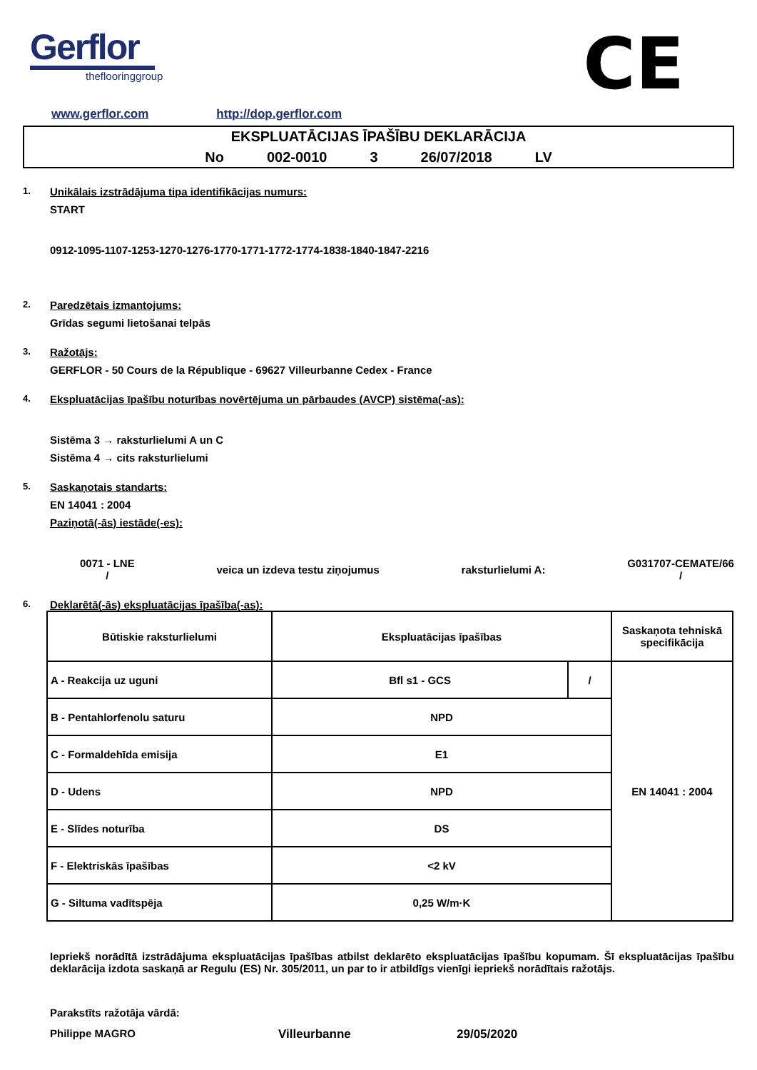Gerflor
theflooringgroup
CE
www.gerflor.com http://dop.gerflor.com
EKSPLUATĀCIJAS ĪPAŠĪBU DEKLARĀCIJA
No 002-0010 3 26/07/2018 LV
1. Unikālais izstrādājuma tipa identifikācijas numurs:
START
0912-1095-1107-1253-1270-1276-1770-1771-1772-1774-1838-1840-1847-2216
2. Paredzētais izmantojums:
Grīdas segumi lietošanai telpās
3. Ražotājs:
GERFLOR - 50 Cours de la République - 69627 Villeurbanne Cedex - France
4. Ekspluatācijas īpašību noturības novērtējuma un pārbaudes (AVCP) sistēma(-as):
Sistēma 3 → raksturlielumi A un C
Sistēma 4 → cits raksturlielumi
5. Saskaņotais standarts:
EN 14041 : 2004
Paziņotā(-ās) iestāde(-es):
0071 - LNE
/
veica un izdeva testu ziņojumus
raksturlielumi A:
G031707-CEMATE/66
/
6. Deklarētā(-ās) ekspluatācijas īpašība(-as):
| Būtiskie raksturlielumi | Ekspluatācijas īpašības | | Saskaņota tehniskā specifikācija |
| A - Reakcija uz uguni | Bfl s1 - GCS | / | EN 14041 : 2004 |
| B - Pentahlorfenolu saturu | NPD | | |
| C - Formaldehīda emisija | E1 | | |
| D - Udens | NPD | | |
| E - Slīdes noturība | DS | | |
| F - Elektriskās īpašības | <2 kV | | |
| G - Siltuma vadītspēja | 0,25 W/m·K | | |
Iepriekš norādītā izstrādājuma ekspluatācijas īpašības atbilst deklarēto ekspluatācijas īpašību kopumam. Šī ekspluatācijas īpašību deklarācija izdota saskaņā ar Regulu (ES) Nr. 305/2011, un par to ir atbildīgs vienīgi iepriekš norādītais ražotājs.
Parakstīts ražotāja vārdā:
Philippe MAGRO Villeurbanne 29/05/2020